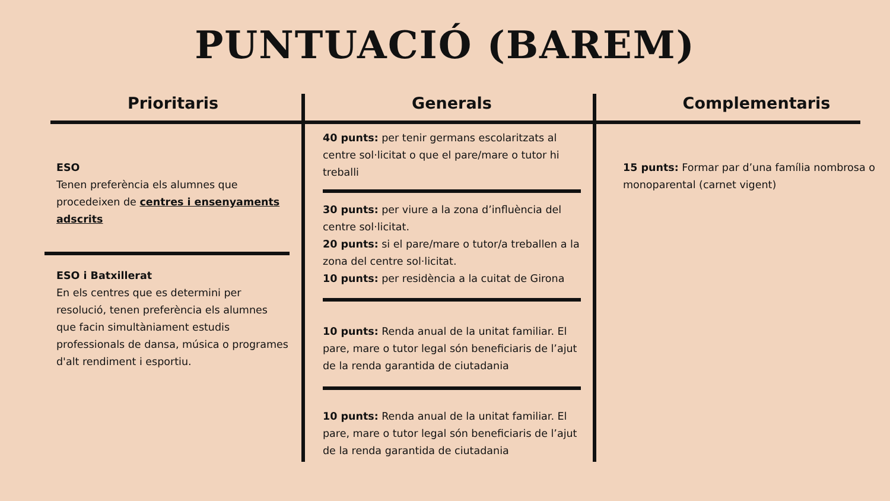PUNTUACIÓ (BAREM)
Prioritaris
ESO
Tenen preferència els alumnes que procedeixen de centres i ensenyaments adscrits
ESO i Batxillerat
En els centres que es determini per resolució, tenen preferència els alumnes que facin simultàniament estudis professionals de dansa, música o programes d'alt rendiment i esportiu.
Generals
40 punts: per tenir germans escolaritzats al centre sol·licitat o que el pare/mare o tutor hi treballi
30 punts: per viure a la zona d’influència del centre sol·licitat.
20 punts: si el pare/mare o tutor/a treballen a la zona del centre sol·licitat.
10 punts: per residència a la cuitat de Girona
10 punts: Renda anual de la unitat familiar. El pare, mare o tutor legal són beneficiaris de l’ajut de la renda garantida de ciutadania
10 punts: Renda anual de la unitat familiar. El pare, mare o tutor legal són beneficiaris de l’ajut de la renda garantida de ciutadania
Complementaris
15 punts: Formar par d’una família nombrosa o monoparental (carnet vigent)